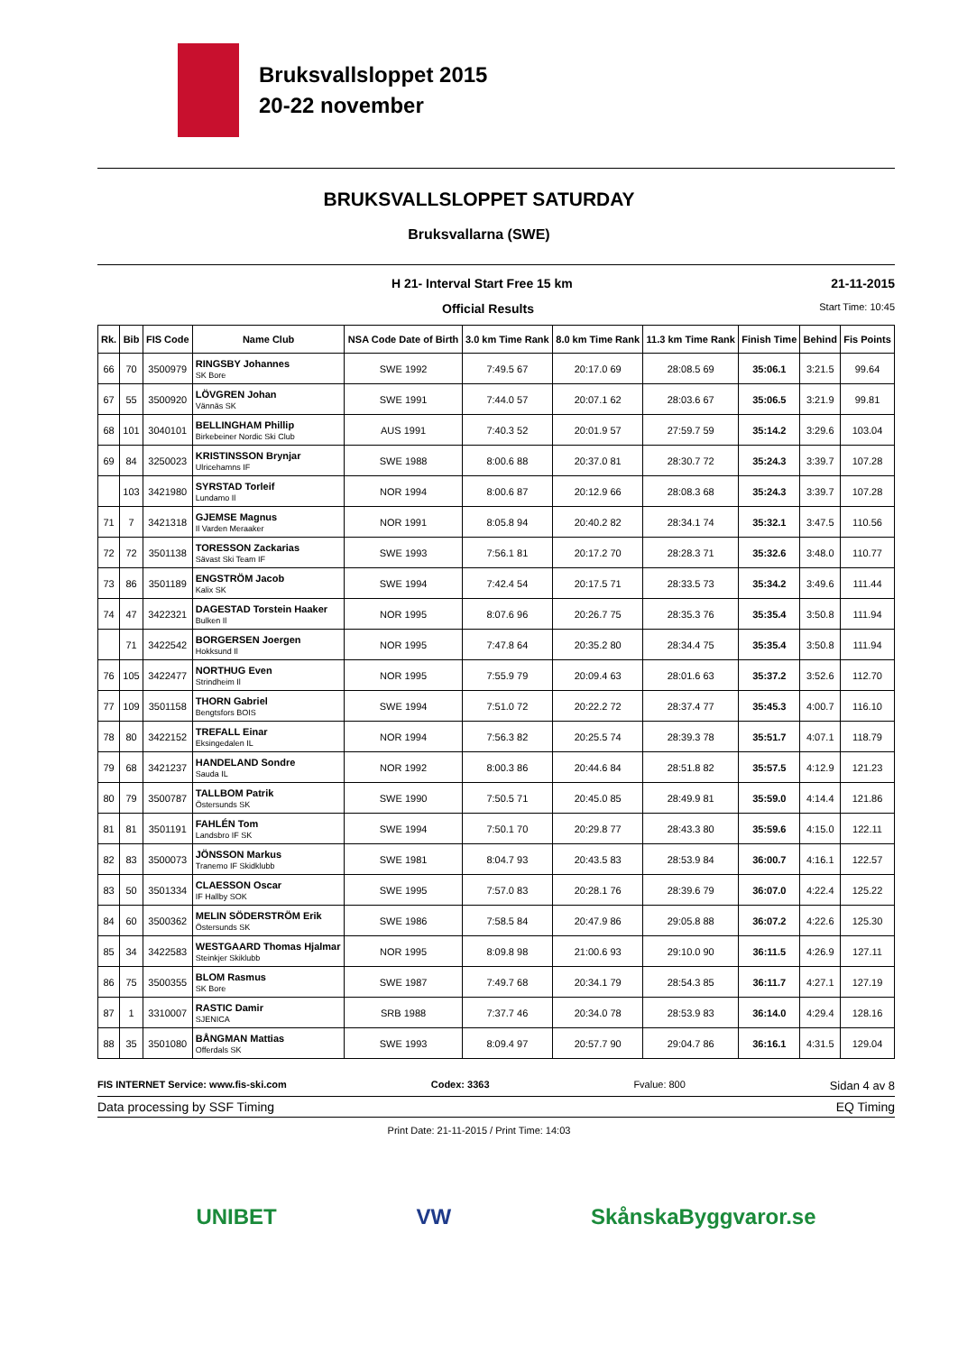Bruksvallsloppet 2015
20-22 november
BRUKSVALLSLOPPET SATURDAY
Bruksvallarna (SWE)
H 21- Interval Start Free 15 km 21-11-2015
Official Results Start Time: 10:45
| Rk. | Bib | FIS Code | Name Club | NSA Code Date of Birth | 3.0 km Time Rank | 8.0 km Time Rank | 11.3 km Time Rank | Finish Time | Behind | Fis Points |
| --- | --- | --- | --- | --- | --- | --- | --- | --- | --- | --- |
| 66 | 70 | 3500979 | RINGSBY Johannes SK Bore | SWE 1992 | 7:49.5 67 | 20:17.0 69 | 28:08.5 69 | 35:06.1 | 3:21.5 | 99.64 |
| 67 | 55 | 3500920 | LÖVGREN Johan Vännäs SK | SWE 1991 | 7:44.0 57 | 20:07.1 62 | 28:03.6 67 | 35:06.5 | 3:21.9 | 99.81 |
| 68 | 101 | 3040101 | BELLINGHAM Phillip Birkebeiner Nordic Ski Club | AUS 1991 | 7:40.3 52 | 20:01.9 57 | 27:59.7 59 | 35:14.2 | 3:29.6 | 103.04 |
| 69 | 84 | 3250023 | KRISTINSSON Brynjar Ulricehamns IF | SWE 1988 | 8:00.6 88 | 20:37.0 81 | 28:30.7 72 | 35:24.3 | 3:39.7 | 107.28 |
| | 103 | 3421980 | SYRSTAD Torleif Lundamo Il | NOR 1994 | 8:00.6 87 | 20:12.9 66 | 28:08.3 68 | 35:24.3 | 3:39.7 | 107.28 |
| 71 | 7 | 3421318 | GJEMSE Magnus Il Varden Meraaker | NOR 1991 | 8:05.8 94 | 20:40.2 82 | 28:34.1 74 | 35:32.1 | 3:47.5 | 110.56 |
| 72 | 72 | 3501138 | TORESSON Zackarias Sävast Ski Team IF | SWE 1993 | 7:56.1 81 | 20:17.2 70 | 28:28.3 71 | 35:32.6 | 3:48.0 | 110.77 |
| 73 | 86 | 3501189 | ENGSTRÖM Jacob Kalix SK | SWE 1994 | 7:42.4 54 | 20:17.5 71 | 28:33.5 73 | 35:34.2 | 3:49.6 | 111.44 |
| 74 | 47 | 3422321 | DAGESTAD Torstein Haaker Bulken Il | NOR 1995 | 8:07.6 96 | 20:26.7 75 | 28:35.3 76 | 35:35.4 | 3:50.8 | 111.94 |
| | 71 | 3422542 | BORGERSEN Joergen Hokksund Il | NOR 1995 | 7:47.8 64 | 20:35.2 80 | 28:34.4 75 | 35:35.4 | 3:50.8 | 111.94 |
| 76 | 105 | 3422477 | NORTHUG Even Strindheim Il | NOR 1995 | 7:55.9 79 | 20:09.4 63 | 28:01.6 63 | 35:37.2 | 3:52.6 | 112.70 |
| 77 | 109 | 3501158 | THORN Gabriel Bengtsfors BOIS | SWE 1994 | 7:51.0 72 | 20:22.2 72 | 28:37.4 77 | 35:45.3 | 4:00.7 | 116.10 |
| 78 | 80 | 3422152 | TREFALL Einar Eksingedalen IL | NOR 1994 | 7:56.3 82 | 20:25.5 74 | 28:39.3 78 | 35:51.7 | 4:07.1 | 118.79 |
| 79 | 68 | 3421237 | HANDELAND Sondre Sauda IL | NOR 1992 | 8:00.3 86 | 20:44.6 84 | 28:51.8 82 | 35:57.5 | 4:12.9 | 121.23 |
| 80 | 79 | 3500787 | TALLBOM Patrik Östersunds SK | SWE 1990 | 7:50.5 71 | 20:45.0 85 | 28:49.9 81 | 35:59.0 | 4:14.4 | 121.86 |
| 81 | 81 | 3501191 | FAHLÉN Tom Landsbro IF SK | SWE 1994 | 7:50.1 70 | 20:29.8 77 | 28:43.3 80 | 35:59.6 | 4:15.0 | 122.11 |
| 82 | 83 | 3500073 | JÖNSSON Markus Tranemo IF Skidklubb | SWE 1981 | 8:04.7 93 | 20:43.5 83 | 28:53.9 84 | 36:00.7 | 4:16.1 | 122.57 |
| 83 | 50 | 3501334 | CLAESSON Oscar IF Hallby SOK | SWE 1995 | 7:57.0 83 | 20:28.1 76 | 28:39.6 79 | 36:07.0 | 4:22.4 | 125.22 |
| 84 | 60 | 3500362 | MELIN SÖDERSTRÖM Erik Östersunds SK | SWE 1986 | 7:58.5 84 | 20:47.9 86 | 29:05.8 88 | 36:07.2 | 4:22.6 | 125.30 |
| 85 | 34 | 3422583 | WESTGAARD Thomas Hjalmar Steinkjer Skiklubb | NOR 1995 | 8:09.8 98 | 21:00.6 93 | 29:10.0 90 | 36:11.5 | 4:26.9 | 127.11 |
| 86 | 75 | 3500355 | BLOM Rasmus SK Bore | SWE 1987 | 7:49.7 68 | 20:34.1 79 | 28:54.3 85 | 36:11.7 | 4:27.1 | 127.19 |
| 87 | 1 | 3310007 | RASTIC Damir SJENICA | SRB 1988 | 7:37.7 46 | 20:34.0 78 | 28:53.9 83 | 36:14.0 | 4:29.4 | 128.16 |
| 88 | 35 | 3501080 | BÅNGMAN Mattias Offerdals SK | SWE 1993 | 8:09.4 97 | 20:57.7 90 | 29:04.7 86 | 36:16.1 | 4:31.5 | 129.04 |
FIS INTERNET Service: www.fis-ski.com Codex: 3363 Fvalue: 800 Sidan 4 av 8
Data processing by SSF Timing EQ Timing
Print Date: 21-11-2015 / Print Time: 14:03
UNIBET VW SkånskaByggvaror.se